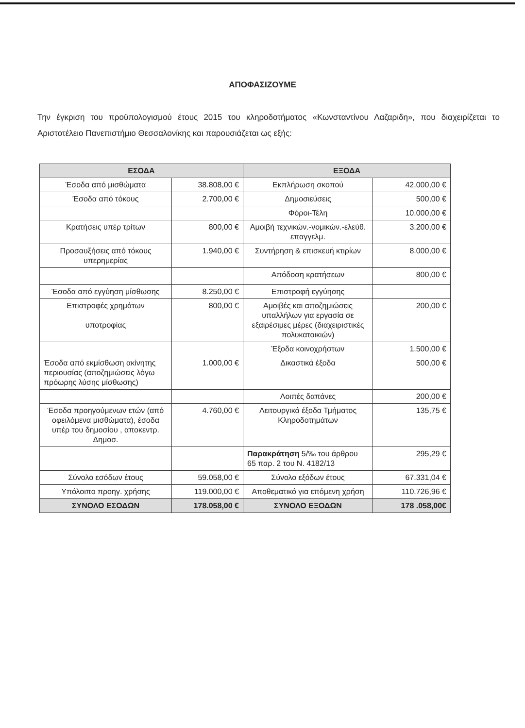ΑΠΟΦΑΣΙΖΟΥΜΕ
Την έγκριση του προϋπολογισμού έτους 2015 του κληροδοτήματος «Κωνσταντίνου Λαζαριδη», που διαχειρίζεται το Αριστοτέλειο Πανεπιστήμιο Θεσσαλονίκης και παρουσιάζεται ως εξής:
| ΕΣΟΔΑ | | ΕΞΟΔΑ | |
| --- | --- | --- | --- |
| Έσοδα από μισθώματα | 38.808,00 € | Εκπλήρωση σκοπού | 42.000,00 € |
| Έσοδα από τόκους | 2.700,00 € | Δημοσιεύσεις | 500,00 € |
| | | Φόροι-Τέλη | 10.000,00 € |
| Κρατήσεις υπέρ τρίτων | 800,00 € | Αμοιβή τεχνικών.-νομικών.-ελεύθ. επαγγελμ. | 3.200,00 € |
| Προσαυξήσεις από τόκους υπερημερίας | 1.940,00 € | Συντήρηση & επισκευή κτιρίων | 8.000,00 € |
| | | Απόδοση κρατήσεων | 800,00 € |
| Έσοδα από εγγύηση μίσθωσης | 8.250,00 € | Επιστροφή εγγύησης | |
| Επιστροφές χρημάτων υποτροφίας | 800,00 € | Αμοιβές και αποζημιώσεις υπαλλήλων για εργασία σε εξαιρέσιμες μέρες (διαχειριστικές πολυκατοικιών) | 200,00 € |
| | | Έξοδα κοινοχρήστων | 1.500,00 € |
| Έσοδα από εκμίσθωση ακίνητης περιουσίας (αποζημιώσεις λόγω πρόωρης λύσης μίσθωσης) | 1.000,00 € | Δικαστικά έξοδα | 500,00 € |
| | | Λοιπές δαπάνες | 200,00 € |
| Έσοδα προηγούμενων ετών (από οφειλόμενα μισθώματα), έσοδα υπέρ του δημοσίου , αποκεντρ. Δημοσ. | 4.760,00 € | Λειτουργικά έξοδα Τμήματος Κληροδοτημάτων | 135,75 € |
| | | Παρακράτηση 5/‰ του άρθρου 65 παρ. 2 του Ν. 4182/13 | 295,29 € |
| Σύνολο εσόδων έτους | 59.058,00 € | Σύνολο εξόδων έτους | 67.331,04 € |
| Υπόλοιπο προηγ. χρήσης | 119.000,00 € | Αποθεματικό για επόμενη χρήση | 110.726,96 € |
| ΣΥΝΟΛΟ ΕΣΟΔΩΝ | 178.058,00 € | ΣΥΝΟΛΟ ΕΞΟΔΩΝ | 178 .058,00€ |